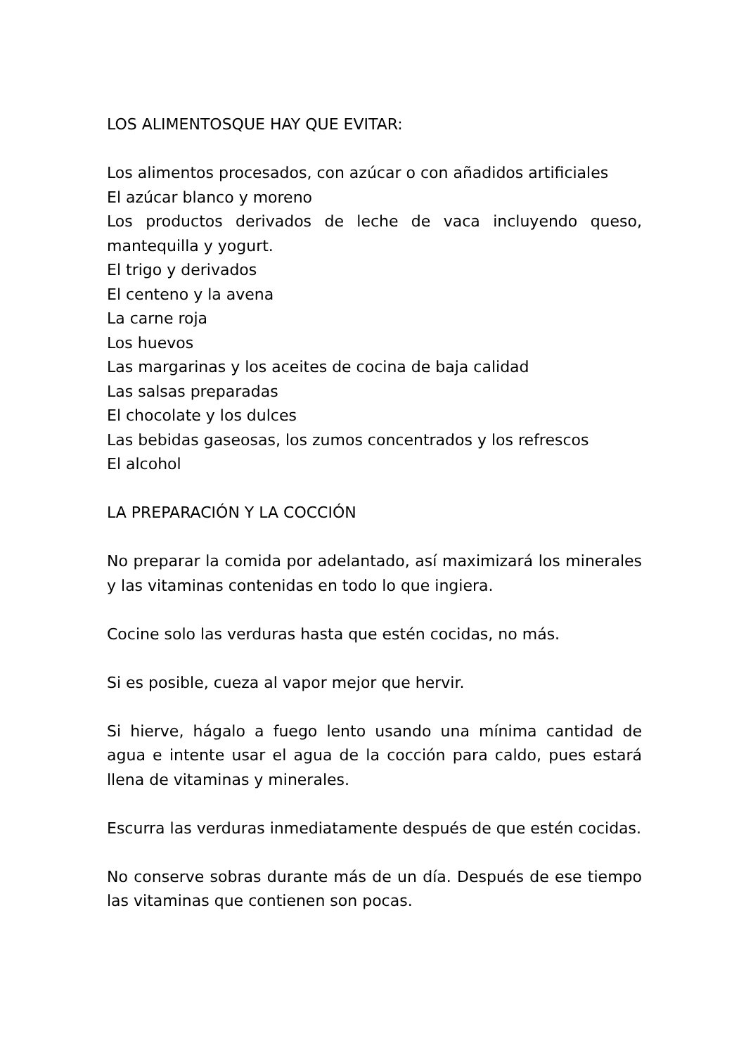LOS ALIMENTOSQUE HAY QUE EVITAR:
Los alimentos procesados, con azúcar o con añadidos artificiales
El azúcar blanco y moreno
Los productos derivados de leche de vaca incluyendo queso, mantequilla y yogurt.
El trigo y derivados
El centeno y la avena
La carne roja
Los huevos
Las margarinas y los aceites de cocina de baja calidad
Las salsas preparadas
El chocolate y los dulces
Las bebidas gaseosas, los zumos concentrados y los refrescos
El alcohol
LA PREPARACIÓN Y LA COCCIÓN
No preparar la comida por adelantado, así maximizará los minerales y las vitaminas contenidas en todo lo que ingiera.
Cocine solo las verduras hasta que estén cocidas, no más.
Si es posible, cueza al vapor mejor que hervir.
Si hierve, hágalo a fuego lento usando una mínima cantidad de agua e intente usar el agua de la cocción para caldo, pues estará llena de vitaminas y minerales.
Escurra las verduras inmediatamente después de que estén cocidas.
No conserve sobras durante más de un día. Después de ese tiempo las vitaminas que contienen son pocas.